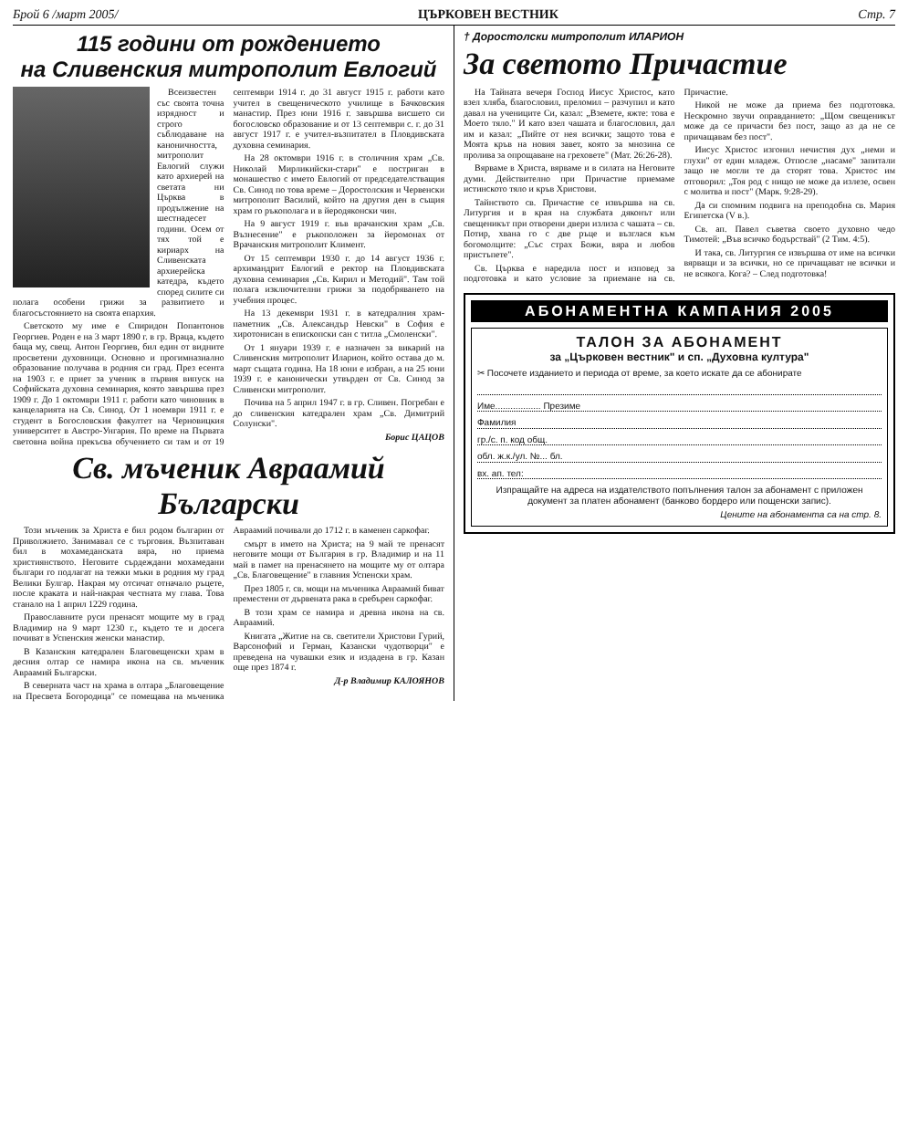Брой 6 /март 2005/ ЦЪРКОВЕН ВЕСТНИК Стр. 7
115 години от рождението
на Сливенския митрополит Евлогий
Всеизвестен със своята точна изрядност и строго съблюдаване на каноничността, митрополит Евлогий служи като архиерей на светата ни Църква в продължение на шестнадесет години. Осем от тях той е кириарх на Сливенската архиерейска катедра, където според силите си полага особени грижи за развитието и благосъстоянието на своята епархия.
Светското му име е Спиридон Попантонов Георгиев. Роден е на 3 март 1890 г. в гр. Враца, където баща му, свещ. Антон Георгиев, бил един от видните просветени духовници. Основно и прогимназиално образование получава в родния си град. През есента на 1903 г. е приет за ученик в първия випуск на Софийската духовна семинария, която завършва през 1909 г. До 1 октомври 1911 г. работи като чиновник в канцеларията на Св. Синод. От 1 ноември 1911 г. е студент в Богословския факултет на Черновицкия университет в Австро-Унгария. По време на Първата световна война прекъсва обучението си там и от 19 септември 1914 г. до 31 август 1915 г. работи като учител в свещеническото училище в Бачковския манастир. През юни 1916 г. завършва висшето си богословско образование и от 13 септември с. г. до 31 август 1917 г. е учител-възпитател в Пловдивската духовна семинария.
На 28 октомври 1916 г. в столичния храм „Св. Николай Мирликийски-стари" е постриган в монашество с името Евлогий от председателстващия Св. Синод по това време – Доростолския и Червенски митрополит Василий, който на другия ден в същия храм го ръкополага и в йеродяконски чин.
На 9 август 1919 г. във врачанския храм „Св. Възнесение" е ръкоположен за йеромонах от Врачанския митрополит Климент.
От 15 септември 1930 г. до 14 август 1936 г. архимандрит Евлогий е ректор на Пловдивската духовна семинария „Св. Кирил и Методий". Там той полага изключителни грижи за подобряването на учебния процес.
На 13 декември 1931 г. в катедралния храм-паметник „Св. Александър Невски" в София е хиротонисан в епископски сан с титла „Смоленски".
От 1 януари 1939 г. е назначен за викарий на Сливенския митрополит Иларион, който остава до м. март същата година. На 18 юни е избран, а на 25 юни 1939 г. е канонически утвърден от Св. Синод за Сливенски митрополит.
Почива на 5 април 1947 г. в гр. Сливен. Погребан е до сливенския катедрален храм „Св. Димитрий Солунски".
Борис ЦАЦОВ
Св. мъченик Авраамий
Български
Този мъченик за Христа е бил родом българин от Приволжието. Занимавал се с търговия. Възпитаван бил в мохамеданската вяра, но приема християнството. Неговите сърдеждани мохамедани българи го подлагат на тежки мъки в родния му град Велики Булгар. Накрая му отсичат отначало ръцете, после краката и най-накрая честната му глава. Това станало на 1 април 1229 година.
Православните руси пренасят мощите му в град Владимир на 9 март 1230 г., където те и досега почиват в Успенския женски манастир.
В Казанския катедрален Благовещенски храм в десния олтар се намира икона на св. мъченик Авраамий Български.
В северната част на храма в олтара „Благовещение на Пресвета Богородица" се помещава на мъченика Авраамий почивали до 1712 г. в каменен саркофаг.
смърт в името на Христа; на 9 май те пренасят неговите мощи от България в гр. Владимир и на 11 май в памет на пренасянето на мощите му от олтара „Св. Благовещение" в главния Успенски храм.
През 1805 г. св. мощи на мъченика Авраамий биват преместени от дървената рака в сребърен саркофаг.
В този храм се намира и древна икона на св. Авраамий.
Книгата „Житие на св. светители Христови Гурий, Варсонофий и Герман, Казански чудотворци" е преведена на чувашки език и издадена в гр. Казан още през 1874 г.
Д-р Владимир КАЛОЯНОВ
† Доростолски митрополит ИЛАРИОН
За светото Причастие
На Тайната вечеря Господ Иисус Христос, като взел хляба, благословил, преломил – разчупил и като давал на учениците Си, казал: „Вземете, яжте: това е Моето тяло." И като взел чашата и благословил, дал им и казал: „Пийте от нея всички; защото това е Моята кръв на новия завет, която за мнозина се пролива за опрощаване на греховете" (Мат. 26:26-28).
Вярваме в Христа, вярваме и в силата на Неговите думи. Действително при Причастие приемаме истинското тяло и кръв Христови.
Тайнството св. Причастие се извършва на св. Литургия и в края на службата дяконът или свещеникът при отворени двери излиза с чашата – св. Потир, хвана го с две ръце и възглася към богомолците: „Със страх Божи, вяра и любов пристъпете".
Св. Църква е наредила пост и изповед за подготовка и като условие за приемане на св. Причастие.
Никой не може да приема без подготовка. Нескромно звучи оправданието: „Щом свещеникът може да се причасти без пост, защо аз да не се причащавам без пост".
Иисус Христос изгонил нечистия дух „неми и глухи" от един младеж. Отпосле „насаме" запитали защо не могли те да сторят това. Христос им отговорил: „Тоя род с нищо не може да излезе, освен с молитва и пост" (Марк. 9:28-29).
Да си спомним подвига на преподобна св. Мария Египетска (V в.).
Св. ап. Павел съветва своето духовно чедо Тимотей: „Във всичко бодърствай" (2 Тим. 4:5).
И така, св. Литургия се извършва от име на всички вярващи и за всички, но се причащават не всички и не всякога. Кога? – След подготовка!
АБОНАМЕНТНА КАМПАНИЯ 2005
ТАЛОН ЗА АБОНАМЕНТ
за „Църковен вестник" и сп. „Духовна култура"
✂ Посочете изданието и периода от време, за което искате да се абонирате
Име.................. Презиме
Фамилия
гр./с. п. код общ.
обл. ж.к./ул. №... бл.
вх. ап. тел:
Изпращайте на адреса на издателството попълнения талон за абонамент с приложен документ за платен абонамент (банково бордеро или пощенски запис).
Цените на абонамента са на стр. 8.